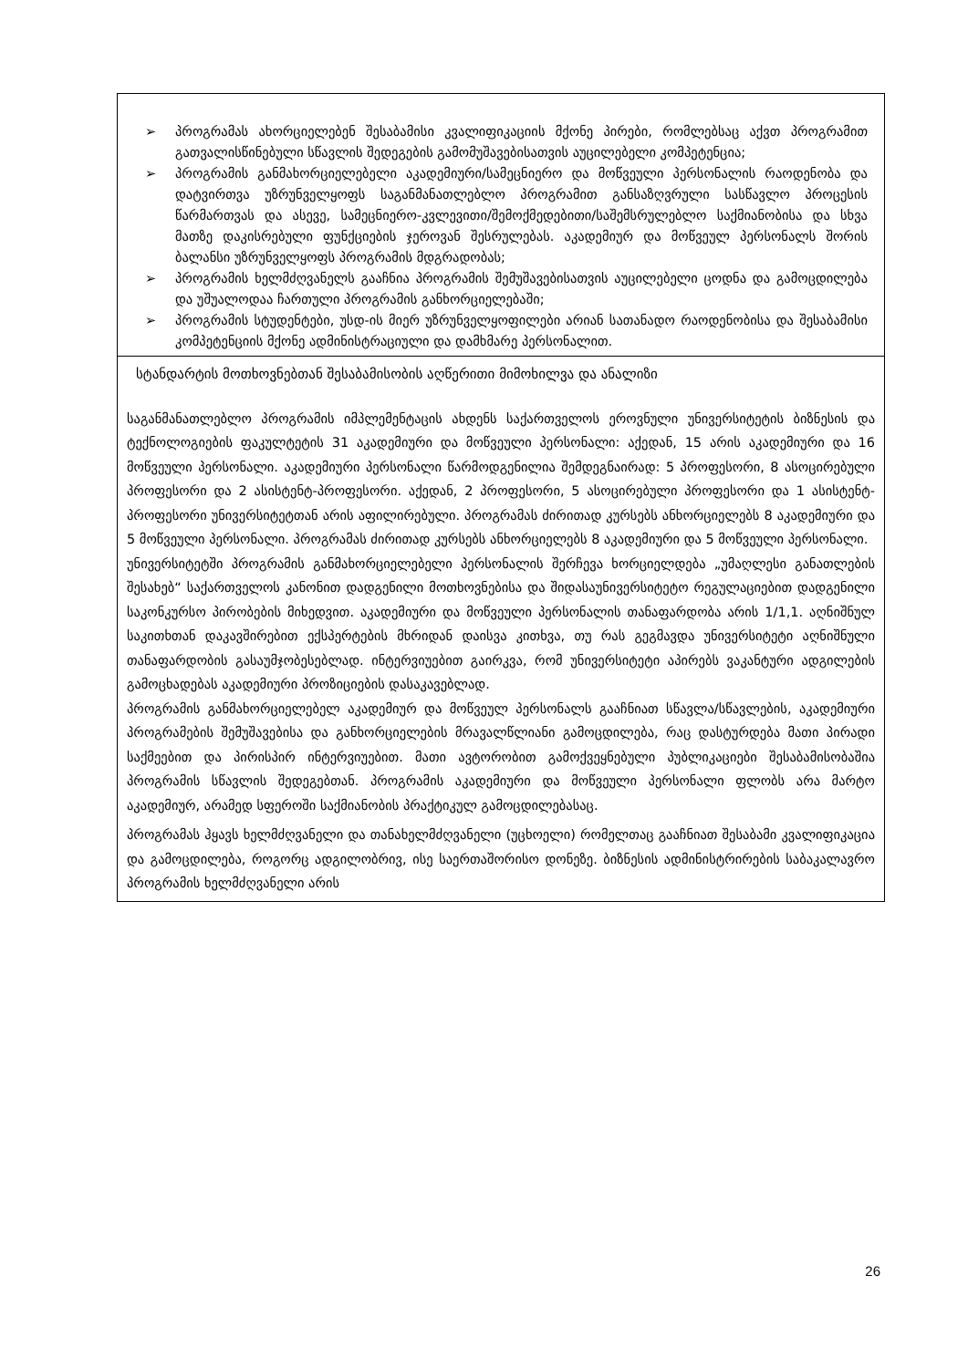➢ პროგრამას ახორციელებენ შესაბამისი კვალიფიკაციის მქონე პირები, რომლებსაც აქვთ პროგრამით გათვალისწინებული სწავლის შედეგების გამომუშავებისათვის აუცილებელი კომპეტენცია;
➢ პროგრამის განმახორციელებელი აკადემიური/სამეცნიერო და მოწვეული პერსონალის რაოდენობა და დატვირთვა უზრუნველყოფს საგანმანათლებლო პროგრამით განსაზღვრული სასწავლო პროცესის წარმართვას და ასევე, სამეცნიერო-კვლევითი/შემოქმედებითი/საშემსრულებლო საქმიანობისა და სხვა მათზე დაკისრებული ფუნქციების ჯეროვან შესრულებას. აკადემიურ და მოწვეულ პერსონალს შორის ბალანსი უზრუნველყოფს პროგრამის მდგრადობას;
➢ პროგრამის ხელმძღვანელს გააჩნია პროგრამის შემუშავებისათვის აუცილებელი ცოდნა და გამოცდილება და უშუალოდაა ჩართული პროგრამის განხორციელებაში;
➢ პროგრამის სტუდენტები, უსდ-ის მიერ უზრუნველყოფილები არიან სათანადო რაოდენობისა და შესაბამისი კომპეტენციის მქონე ადმინისტრაციული და დამხმარე პერსონალით.
სტანდარტის მოთხოვნებთან შესაბამისობის აღწერითი მიმოხილვა და ანალიზი
საგანმანათლებლო პროგრამის იმპლემენტაცის ახდენს საქართველოს ეროვნული უნივერსიტეტის ბიზნესის და ტექნოლოგიების ფაკულტეტის 31 აკადემიური და მოწვეული პერსონალი: აქედან, 15 არის აკადემიური და 16 მოწვეული პერსონალი. აკადემიური პერსონალი წარმოდგენილია შემდეგნაირად: 5 პროფესორი, 8 ასოცირებული პროფესორი და 2 ასისტენტ-პროფესორი. აქედან, 2 პროფესორი, 5 ასოცირებული პროფესორი და 1 ასისტენტ-პროფესორი უნივერსიტეტთან არის აფილირებული. პროგრამას ძირითად კურსებს ანხორციელებს 8 აკადემიური და 5 მოწვეული პერსონალი. პროგრამას ძირითად კურსებს ანხორციელებს 8 აკადემიური და 5 მოწვეული პერსონალი.
უნივერსიტეტში პროგრამის განმახორციელებელი პერსონალის შერჩევა ხორციელდება „უმაღლესი განათლების შესახებ“ საქართველოს კანონით დადგენილი მოთხოვნებისა და შიდასაუნივერსიტეტო რეგულაციებით დადგენილი საკონკურსო პირობების მიხედვით. აკადემიური და მოწვეული პერსონალის თანაფარდობა არის 1/1,1. აღნიშნულ საკითხთან დაკავშირებით ექსპერტების მხრიდან დაისვა კითხვა, თუ რას გეგმავდა უნივერსიტეტი აღნიშნული თანაფარდობის გასაუმჯობესებლად. ინტერვიუებით გაირკვა, რომ უნივერსიტეტი აპირებს ვაკანტური ადგილების გამოცხადებას აკადემიური პროზიციების დასაკავებლად.
პროგრამის განმახორციელებელ აკადემიურ და მოწვეულ პერსონალს გააჩნიათ სწავლა/სწავლების, აკადემიური პროგრამების შემუშავებისა და განხორციელების მრავალწლიანი გამოცდილება, რაც დასტურდება მათი პირადი საქმეებით და პირისპირ ინტერვიუებით. მათი ავტორობით გამოქვეყნებული პუბლიკაციები შესაბამისობაშია პროგრამის სწავლის შედეგებთან. პროგრამის აკადემიური და მოწვეული პერსონალი ფლობს არა მარტო აკადემიურ, არამედ სფეროში საქმიანობის პრაქტიკულ გამოცდილებასაც.
პროგრამას ჰყავს ხელმძღვანელი და თანახელმძღვანელი (უცხოელი) რომელთაც გააჩნიათ შესაბამი კვალიფიკაცია და გამოცდილება, როგორც ადგილობრივ, ისე საერთაშორისო დონეზე. ბიზნესის ადმინისტრირების საბაკალავრო პროგრამის ხელმძღვანელი არის
26